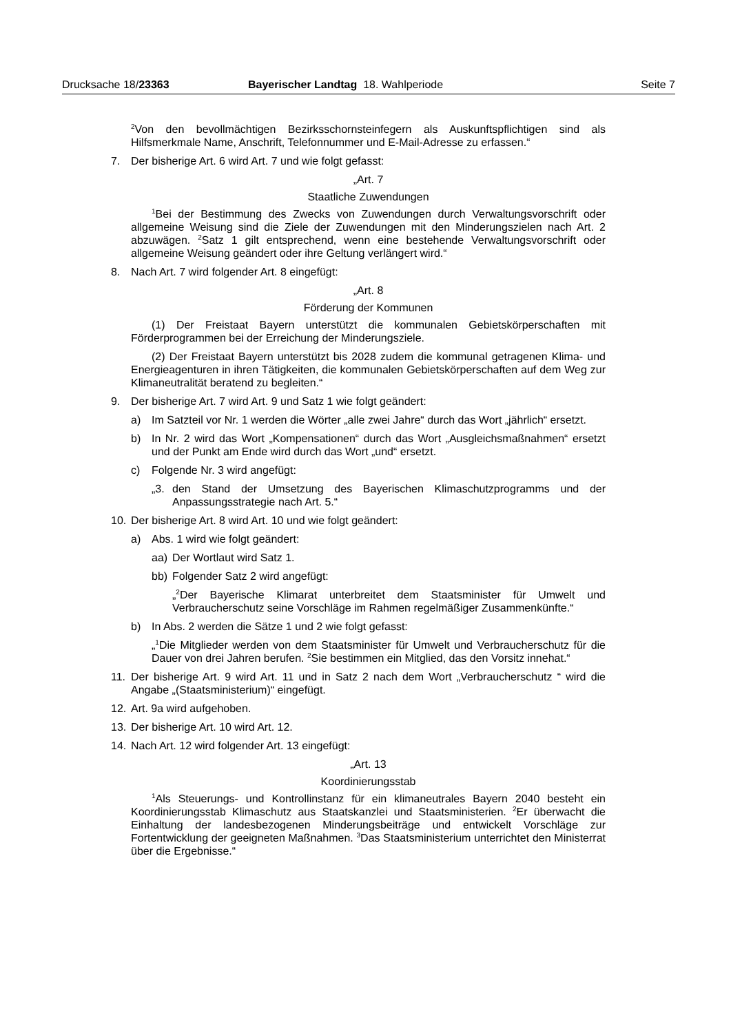Drucksache 18/23363 Bayerischer Landtag 18. Wahlperiode Seite 7
<sup>2</sup> Von den bevollmächtigen Bezirksschornsteinfegern als Auskunftspflichtigen sind als Hilfsmerkmale Name, Anschrift, Telefonnummer und E-Mail-Adresse zu erfassen.“
7. Der bisherige Art. 6 wird Art. 7 und wie folgt gefasst:
„Art. 7
Staatliche Zuwendungen
<sup>1</sup> Bei der Bestimmung des Zwecks von Zuwendungen durch Verwaltungsvorschrift oder allgemeine Weisung sind die Ziele der Zuwendungen mit den Minderungszielen nach Art. 2 abzuwägen. <sup>2</sup>Satz 1 gilt entsprechend, wenn eine bestehende Verwaltungsvorschrift oder allgemeine Weisung geändert oder ihre Geltung verlängert wird.“
8. Nach Art. 7 wird folgender Art. 8 eingefügt:
„Art. 8
Förderung der Kommunen
(1) Der Freistaat Bayern unterstützt die kommunalen Gebietskörperschaften mit Förderprogrammen bei der Erreichung der Minderungsziele.
(2) Der Freistaat Bayern unterstützt bis 2028 zudem die kommunal getragenen Klima- und Energieagenturen in ihren Tätigkeiten, die kommunalen Gebietskörperschaften auf dem Weg zur Klimaneutralität beratend zu begleiten.“
9. Der bisherige Art. 7 wird Art. 9 und Satz 1 wie folgt geändert:
a) Im Satzteil vor Nr. 1 werden die Wörter „alle zwei Jahre“ durch das Wort „jährlich“ ersetzt.
b) In Nr. 2 wird das Wort „Kompensationen“ durch das Wort „Ausgleichsmaßnahmen“ ersetzt und der Punkt am Ende wird durch das Wort „und“ ersetzt.
c) Folgende Nr. 3 wird angefügt:
„3. den Stand der Umsetzung des Bayerischen Klimaschutzprogramms und der Anpassungsstrategie nach Art. 5.“
10. Der bisherige Art. 8 wird Art. 10 und wie folgt geändert:
a) Abs. 1 wird wie folgt geändert:
aa) Der Wortlaut wird Satz 1.
bb) Folgender Satz 2 wird angefügt:
„<sup>2</sup>Der Bayerische Klimarat unterbreitet dem Staatsminister für Umwelt und Verbraucherschutz seine Vorschläge im Rahmen regelmäßiger Zusammenkünfte.“
b) In Abs. 2 werden die Sätze 1 und 2 wie folgt gefasst:
„<sup>1</sup>Die Mitglieder werden von dem Staatsminister für Umwelt und Verbraucherschutz für die Dauer von drei Jahren berufen. <sup>2</sup>Sie bestimmen ein Mitglied, das den Vorsitz innehat.“
11. Der bisherige Art. 9 wird Art. 11 und in Satz 2 nach dem Wort „Verbraucherschutz “ wird die Angabe „(Staatsministerium)“ eingefügt.
12. Art. 9a wird aufgehoben.
13. Der bisherige Art. 10 wird Art. 12.
14. Nach Art. 12 wird folgender Art. 13 eingefügt:
„Art. 13
Koordinierungsstab
<sup>1</sup> Als Steuerungs- und Kontrollinstanz für ein klimaneutrales Bayern 2040 besteht ein Koordinierungsstab Klimaschutz aus Staatskanzlei und Staatsministerien. <sup>2</sup>Er überwacht die Einhaltung der landesbezogenen Minderungsbeiträge und entwickelt Vorschläge zur Fortentwicklung der geeigneten Maßnahmen. <sup>3</sup>Das Staatsministerium unterrichtet den Ministerrat über die Ergebnisse.“